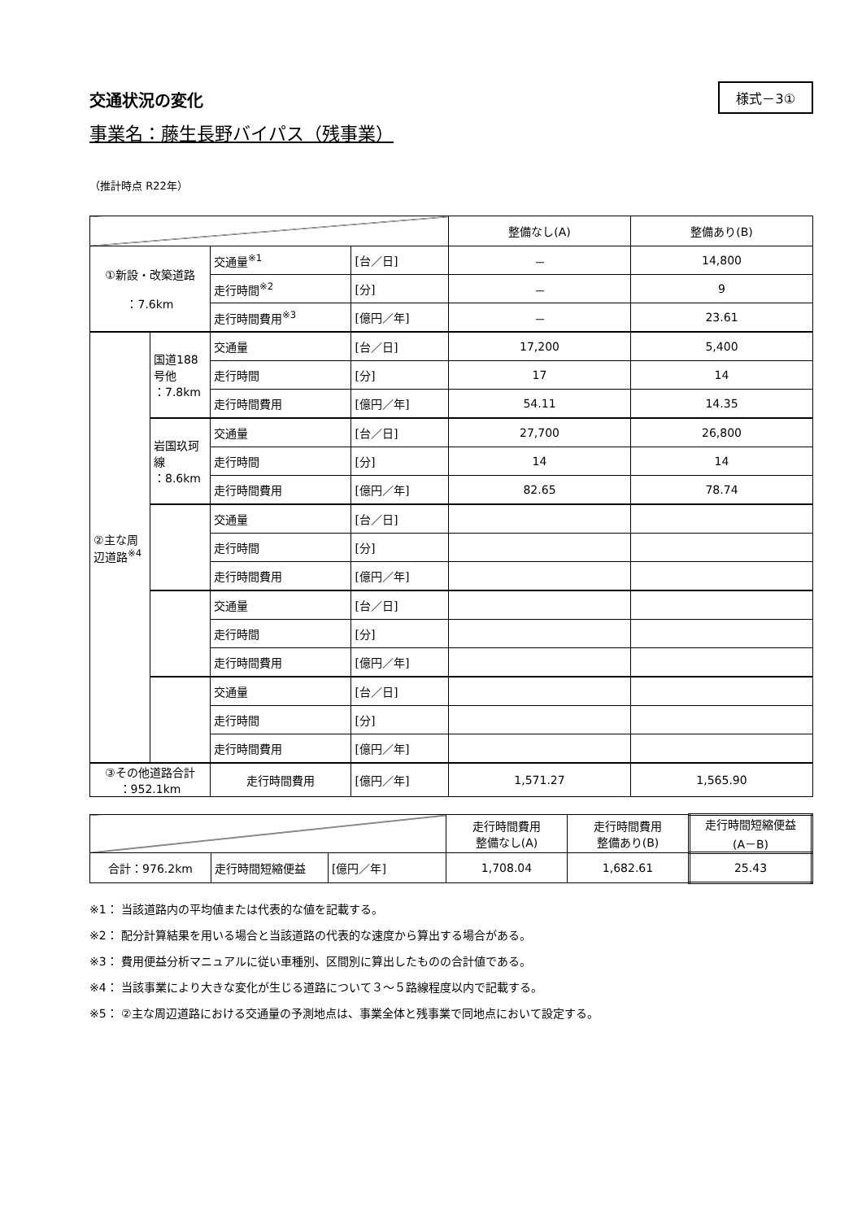交通状況の変化
様式－3①
事業名：藤生長野バイパス（残事業）
（推計時点 R22年）
| | | | | 整備なし(A) | 整備あり(B) |
| ①新設・改築道路 ：7.6km | | 交通量<sup>※1</sup> | [台／日] | － | 14,800 |
| | | 走行時間<sup>※2</sup> | [分] | － | 9 |
| | | 走行時間費用<sup>※3</sup> | [億円／年] | － | 23.61 |
| ②主な周辺道路<sup>※4</sup> | 国道188号他 ：7.8km | 交通量 | [台／日] | 17,200 | 5,400 |
| | | 走行時間 | [分] | 17 | 14 |
| | | 走行時間費用 | [億円／年] | 54.11 | 14.35 |
| | 岩国玖珂線 ：8.6km | 交通量 | [台／日] | 27,700 | 26,800 |
| | | 走行時間 | [分] | 14 | 14 |
| | | 走行時間費用 | [億円／年] | 82.65 | 78.74 |
| | | 交通量 | [台／日] | | |
| | | 走行時間 | [分] | | |
| | | 走行時間費用 | [億円／年] | | |
| | | 交通量 | [台／日] | | |
| | | 走行時間 | [分] | | |
| | | 走行時間費用 | [億円／年] | | |
| | | 交通量 | [台／日] | | |
| | | 走行時間 | [分] | | |
| | | 走行時間費用 | [億円／年] | | |
| ③その他道路合計 ：952.1km | | 走行時間費用 | [億円／年] | 1,571.27 | 1,565.90 |
| | | | 走行時間費用 整備なし(A) | 走行時間費用 整備あり(B) | 走行時間短縮便益 (A－B) |
| 合計：976.2km | 走行時間短縮便益 | [億円／年] | 1,708.04 | 1,682.61 | 25.43 |
※1： 当該道路内の平均値または代表的な値を記載する。
※2： 配分計算結果を用いる場合と当該道路の代表的な速度から算出する場合がある。
※3： 費用便益分析マニュアルに従い車種別、区間別に算出したものの合計値である。
※4： 当該事業により大きな変化が生じる道路について３～５路線程度以内で記載する。
※5： ②主な周辺道路における交通量の予測地点は、事業全体と残事業で同地点において設定する。